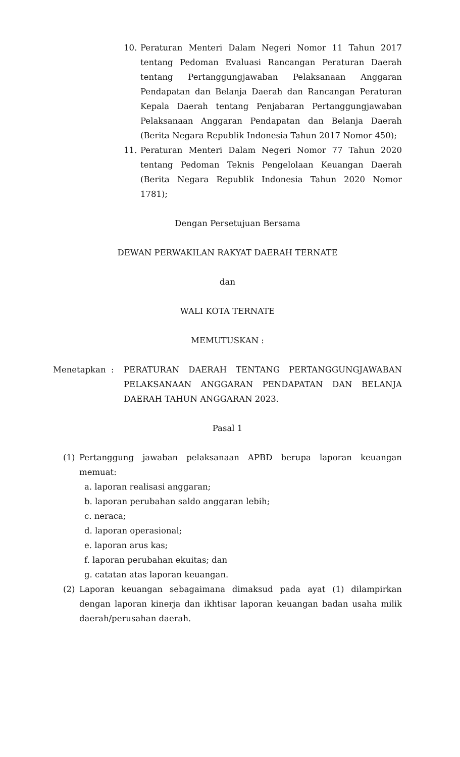10. Peraturan Menteri Dalam Negeri Nomor 11 Tahun 2017 tentang Pedoman Evaluasi Rancangan Peraturan Daerah tentang Pertanggungjawaban Pelaksanaan Anggaran Pendapatan dan Belanja Daerah dan Rancangan Peraturan Kepala Daerah tentang Penjabaran Pertanggungjawaban Pelaksanaan Anggaran Pendapatan dan Belanja Daerah (Berita Negara Republik Indonesia Tahun 2017 Nomor 450);
11. Peraturan Menteri Dalam Negeri Nomor 77 Tahun 2020 tentang Pedoman Teknis Pengelolaan Keuangan Daerah (Berita Negara Republik Indonesia Tahun 2020 Nomor 1781);
Dengan Persetujuan Bersama
DEWAN PERWAKILAN RAKYAT DAERAH TERNATE
dan
WALI KOTA TERNATE
MEMUTUSKAN :
Menetapkan : PERATURAN DAERAH TENTANG PERTANGGUNGJAWABAN PELAKSANAAN ANGGARAN PENDAPATAN DAN BELANJA DAERAH TAHUN ANGGARAN 2023.
Pasal 1
(1) Pertanggung jawaban pelaksanaan APBD berupa laporan keuangan memuat:
a. laporan realisasi anggaran;
b. laporan perubahan saldo anggaran lebih;
c. neraca;
d. laporan operasional;
e. laporan arus kas;
f. laporan perubahan ekuitas; dan
g. catatan atas laporan keuangan.
(2) Laporan keuangan sebagaimana dimaksud pada ayat (1) dilampirkan dengan laporan kinerja dan ikhtisar laporan keuangan badan usaha milik daerah/perusahan daerah.